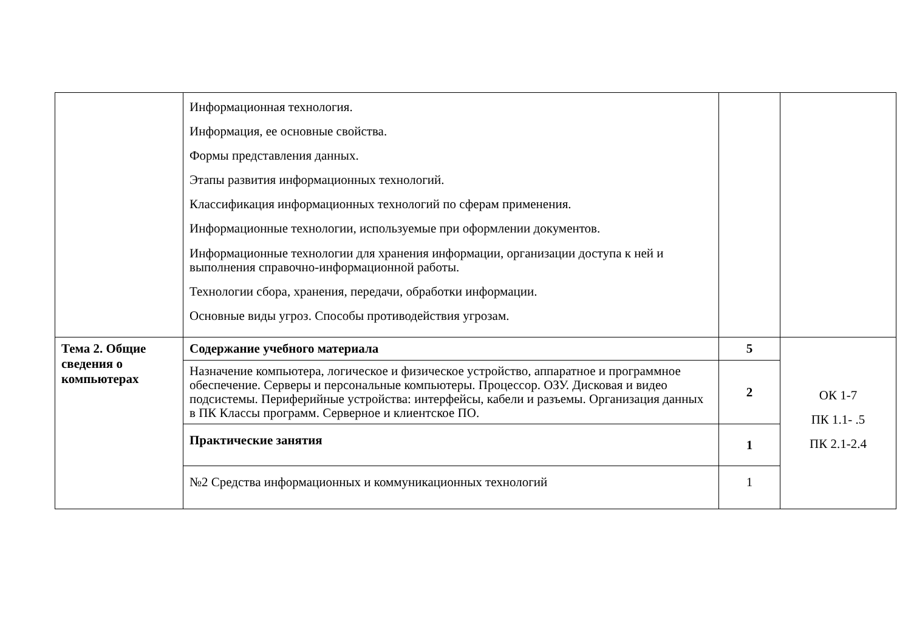| | Информационная технология. Информация, ее основные свойства. Формы представления данных. Этапы развития информационных технологий. Классификация информационных технологий по сферам применения. Информационные технологии, используемые при оформлении документов. Информационные технологии для хранения информации, организации доступа к ней и выполнения справочно-информационной работы. Технологии сбора, хранения, передачи, обработки информации. Основные виды угроз. Способы противодействия угрозам. | | |
| Тема 2. Общие сведения о компьютерах | Содержание учебного материала | 5 | ОК 1-7 ПК 1.1- .5 ПК 2.1-2.4 |
| | Назначение компьютера, логическое и физическое устройство, аппаратное и программное обеспечение. Серверы и персональные компьютеры. Процессор. ОЗУ. Дисковая и видео подсистемы. Периферийные устройства: интерфейсы, кабели и разъемы. Организация данных в ПК Классы программ. Серверное и клиентское ПО. | 2 | |
| | Практические занятия | 1 | |
| | №2 Средства информационных и коммуникационных технологий | 1 | |